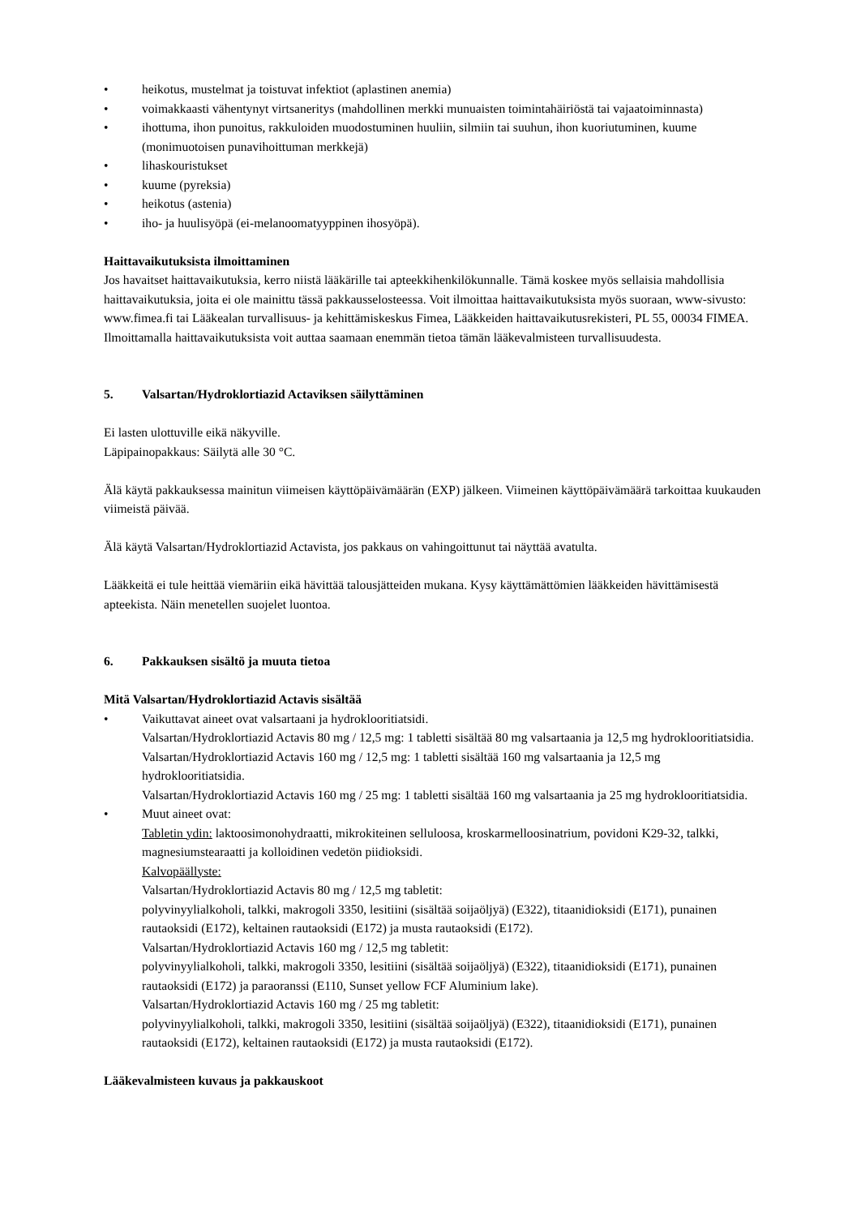• heikotus, mustelmat ja toistuvat infektiot (aplastinen anemia)
• voimakkaasti vähentynyt virtsaneritys (mahdollinen merkki munuaisten toimintahäiriöstä tai vajaatoiminnasta)
• ihottuma, ihon punoitus, rakkuloiden muodostuminen huuliin, silmiin tai suuhun, ihon kuoriutuminen, kuume (monimuotoisen punavihoittuman merkkejä)
• lihaskouristukset
• kuume (pyreksia)
• heikotus (astenia)
• iho- ja huulisyöpä (ei-melanoomatyyppinen ihosyöpä).
Haittavaikutuksista ilmoittaminen
Jos havaitset haittavaikutuksia, kerro niistä lääkärille tai apteekkihenkilökunnalle. Tämä koskee myös sellaisia mahdollisia haittavaikutuksia, joita ei ole mainittu tässä pakkausselosteessa. Voit ilmoittaa haittavaikutuksista myös suoraan, www-sivusto: www.fimea.fi tai Lääkealan turvallisuus- ja kehittämiskeskus Fimea, Lääkkeiden haittavaikutusrekisteri, PL 55, 00034 FIMEA. Ilmoittamalla haittavaikutuksista voit auttaa saamaan enemmän tietoa tämän lääkevalmisteen turvallisuudesta.
5. Valsartan/Hydroklortiazid Actaviksen säilyttäminen
Ei lasten ulottuville eikä näkyville.
Läpipainopakkaus: Säilytä alle 30 °C.
Älä käytä pakkauksessa mainitun viimeisen käyttöpäivämäärän (EXP) jälkeen. Viimeinen käyttöpäivämäärä tarkoittaa kuukauden viimeistä päivää.
Älä käytä Valsartan/Hydroklortiazid Actavista, jos pakkaus on vahingoittunut tai näyttää avatulta.
Lääkkeitä ei tule heittää viemäriin eikä hävittää talousjätteiden mukana. Kysy käyttämättömien lääkkeiden hävittämisestä apteekista. Näin menetellen suojelet luontoa.
6. Pakkauksen sisältö ja muuta tietoa
Mitä Valsartan/Hydroklortiazid Actavis sisältää
• Vaikuttavat aineet ovat valsartaani ja hydroklooritiatsidi.
Valsartan/Hydroklortiazid Actavis 80 mg / 12,5 mg: 1 tabletti sisältää 80 mg valsartaania ja 12,5 mg hydroklooritiatsidia.
Valsartan/Hydroklortiazid Actavis 160 mg / 12,5 mg: 1 tabletti sisältää 160 mg valsartaania ja 12,5 mg hydroklooritiatsidia.
Valsartan/Hydroklortiazid Actavis 160 mg / 25 mg: 1 tabletti sisältää 160 mg valsartaania ja 25 mg hydroklooritiatsidia.
• Muut aineet ovat:
Tabletin ydin: laktoosimonohydraatti, mikrokiteinen selluloosa, kroskarmelloosinatrium, povidoni K29-32, talkki, magnesiumstearaatti ja kolloidinen vedetön piidioksidi.
Kalvopäällyste:
Valsartan/Hydroklortiazid Actavis 80 mg / 12,5 mg tabletit:
polyvinyylialkoholi, talkki, makrogoli 3350, lesitiini (sisältää soijaöljyä) (E322), titaanidioksidi (E171), punainen rautaoksidi (E172), keltainen rautaoksidi (E172) ja musta rautaoksidi (E172).
Valsartan/Hydroklortiazid Actavis 160 mg / 12,5 mg tabletit:
polyvinyylialkoholi, talkki, makrogoli 3350, lesitiini (sisältää soijaöljyä) (E322), titaanidioksidi (E171), punainen rautaoksidi (E172) ja paraoranssi (E110, Sunset yellow FCF Aluminium lake).
Valsartan/Hydroklortiazid Actavis 160 mg / 25 mg tabletit:
polyvinyylialkoholi, talkki, makrogoli 3350, lesitiini (sisältää soijaöljyä) (E322), titaanidioksidi (E171), punainen rautaoksidi (E172), keltainen rautaoksidi (E172) ja musta rautaoksidi (E172).
Lääkevalmisteen kuvaus ja pakkauskoot